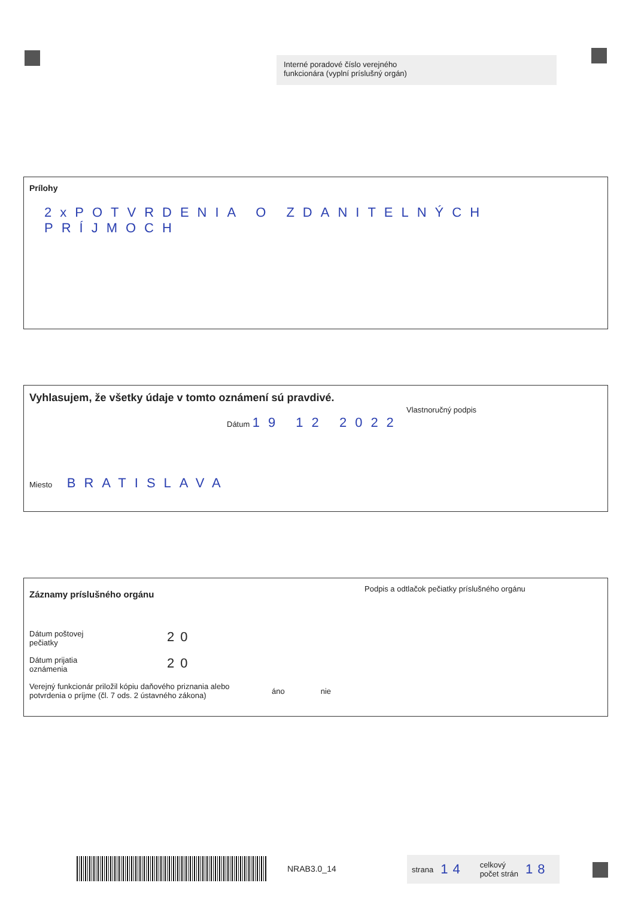Interné poradové číslo verejného
funkcionára (vyplní príslušný orgán)
Prílohy
2xPOTVRDENIA O ZDANITELNÝCH PRÍJMOCH
Vyhlasujem, že všetky údaje v tomto oznámení sú pravdivé.
Dátum 19 12 2022
Miesto BRATISLAVA
Vlastnoručný podpis
Záznamy príslušného orgánu
Dátum poštovej
pečiatky
20
Dátum prijatia
oznámenia
20
Verejný funkcionár priložil kópiu daňového priznania alebo potvrdenia o príjme (čl. 7 ods. 2 ústavného zákona)
áno nie
Podpis a odtlačok pečiatky príslušného orgánu
NRAB3.0_14
strana 14 celkový
počet strán 18